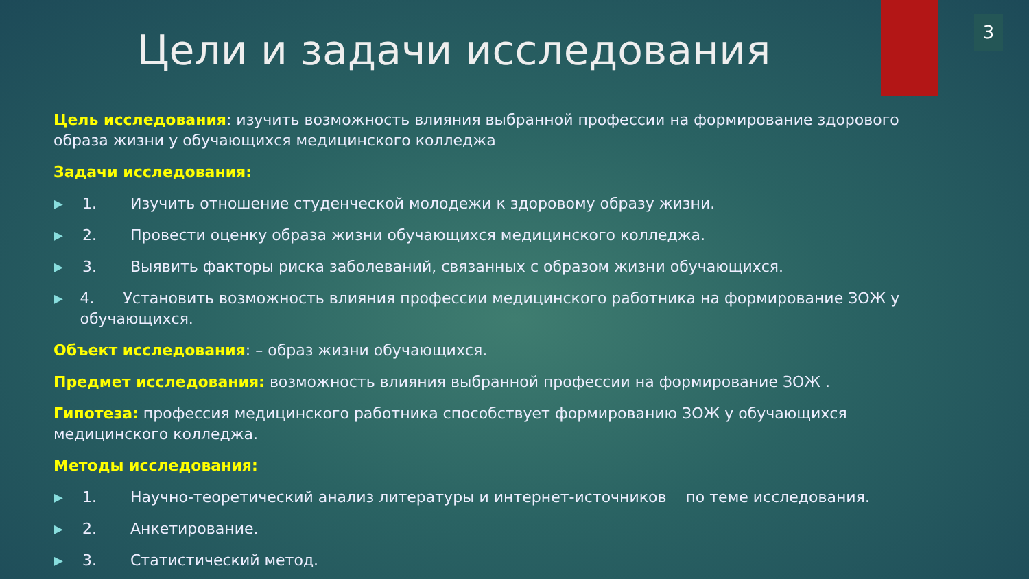3
Цели и задачи исследования
Цель исследования: изучить возможность влияния выбранной профессии на формирование здорового образа жизни у обучающихся медицинского колледжа
Задачи исследования:
▶ 1. Изучить отношение студенческой молодежи к здоровому образу жизни.
▶ 2. Провести оценку образа жизни обучающихся медицинского колледжа.
▶ 3. Выявить факторы риска заболеваний, связанных с образом жизни обучающихся.
▶ 4. Установить возможность влияния профессии медицинского работника на формирование ЗОЖ у обучающихся.
Объект исследования: – образ жизни обучающихся.
Предмет исследования: возможность влияния выбранной профессии на формирование ЗОЖ .
Гипотеза: профессия медицинского работника способствует формированию ЗОЖ у обучающихся медицинского колледжа.
Методы исследования:
▶ 1. Научно-теоретический анализ литературы и интернет-источников по теме исследования.
▶ 2. Анкетирование.
▶ 3. Статистический метод.